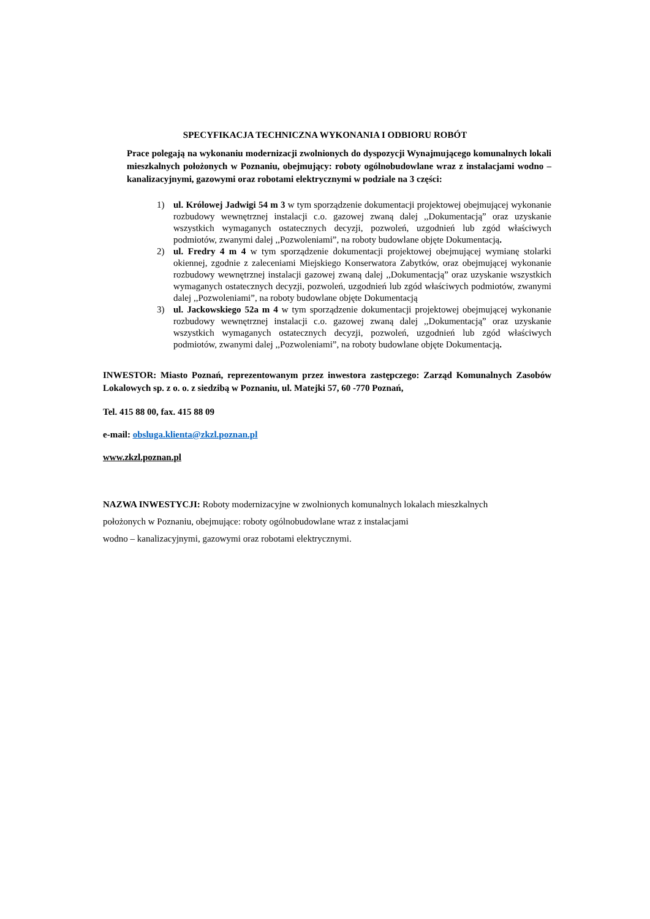SPECYFIKACJA TECHNICZNA WYKONANIA I ODBIORU ROBÓT
Prace polegają na wykonaniu modernizacji zwolnionych do dyspozycji Wynajmującego komunalnych lokali mieszkalnych położonych w Poznaniu, obejmujący: roboty ogólnobudowlane wraz z instalacjami wodno – kanalizacyjnymi, gazowymi oraz robotami elektrycznymi w podziale na 3 części:
1) ul. Królowej Jadwigi 54 m 3 w tym sporządzenie dokumentacji projektowej obejmującej wykonanie rozbudowy wewnętrznej instalacji c.o. gazowej zwaną dalej ,,Dokumentacją” oraz uzyskanie wszystkich wymaganych ostatecznych decyzji, pozwoleń, uzgodnień lub zgód właściwych podmiotów, zwanymi dalej ,,Pozwoleniami”, na roboty budowlane objęte Dokumentacją.
2) ul. Fredry 4 m 4 w tym sporządzenie dokumentacji projektowej obejmującej wymianę stolarki okiennej, zgodnie z zaleceniami Miejskiego Konserwatora Zabytków, oraz obejmującej wykonanie rozbudowy wewnętrznej instalacji gazowej zwaną dalej ,,Dokumentacją” oraz uzyskanie wszystkich wymaganych ostatecznych decyzji, pozwoleń, uzgodnień lub zgód właściwych podmiotów, zwanymi dalej ,,Pozwoleniami”, na roboty budowlane objęte Dokumentacją
3) ul. Jackowskiego 52a m 4 w tym sporządzenie dokumentacji projektowej obejmującej wykonanie rozbudowy wewnętrznej instalacji c.o. gazowej zwaną dalej ,,Dokumentacją” oraz uzyskanie wszystkich wymaganych ostatecznych decyzji, pozwoleń, uzgodnień lub zgód właściwych podmiotów, zwanymi dalej ,,Pozwoleniami”, na roboty budowlane objęte Dokumentacją.
INWESTOR: Miasto Poznań, reprezentowanym przez inwestora zastępczego: Zarząd Komunalnych Zasobów Lokalowych sp. z o. o. z siedzibą w Poznaniu, ul. Matejki 57, 60 -770 Poznań,
Tel. 415 88 00, fax. 415 88 09
e-mail: obsluga.klienta@zkzl.poznan.pl
www.zkzl.poznan.pl
NAZWA INWESTYCJI: Roboty modernizacyjne w zwolnionych komunalnych lokalach mieszkalnych
położonych w Poznaniu, obejmujące: roboty ogólnobudowlane wraz z instalacjami
wodno – kanalizacyjnymi, gazowymi oraz robotami elektrycznymi.